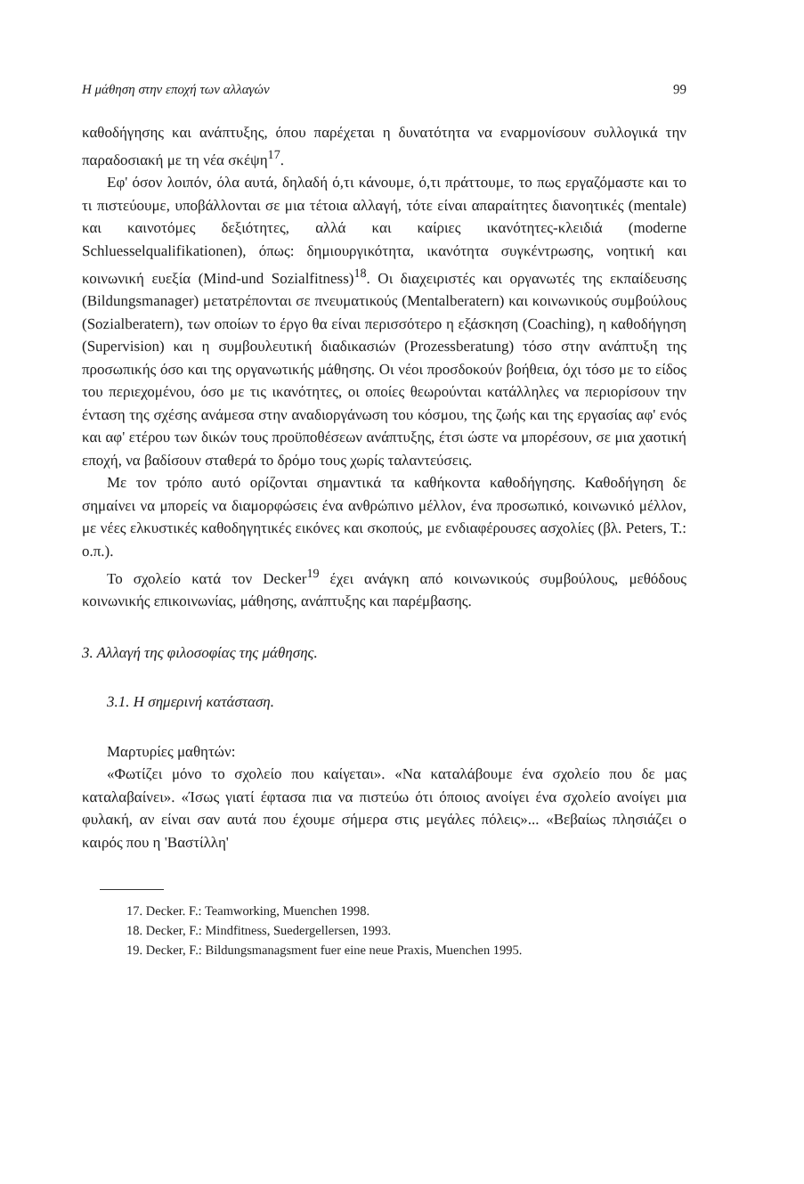Η μάθηση στην εποχή των αλλαγών 99
καθοδήγησης και ανάπτυξης, όπου παρέχεται η δυνατότητα να εναρμονίσουν συλλογικά την παραδοσιακή με τη νέα σκέψη<sup>17</sup>.
Εφ' όσον λοιπόν, όλα αυτά, δηλαδή ό,τι κάνουμε, ό,τι πράττουμε, το πως εργαζόμαστε και το τι πιστεύουμε, υποβάλλονται σε μια τέτοια αλλαγή, τότε είναι απαραίτητες διανοητικές (mentale) και καινοτόμες δεξιότητες, αλλά και καίριες ικανότητες-κλειδιά (moderne Schluesselqualifikationen), όπως: δημιουργικότητα, ικανότητα συγκέντρωσης, νοητική και κοινωνική ευεξία (Mind-und Sozialfitness)<sup>18</sup>. Οι διαχειριστές και οργανωτές της εκπαίδευσης (Bildungsmanager) μετατρέπονται σε πνευματικούς (Mentalberatern) και κοινωνικούς συμβούλους (Sozialberatern), των οποίων το έργο θα είναι περισσότερο η εξάσκηση (Coaching), η καθοδήγηση (Supervision) και η συμβουλευτική διαδικασιών (Prozessberatung) τόσο στην ανάπτυξη της προσωπικής όσο και της οργανωτικής μάθησης. Οι νέοι προσδοκούν βοήθεια, όχι τόσο με το είδος του περιεχομένου, όσο με τις ικανότητες, οι οποίες θεωρούνται κατάλληλες να περιορίσουν την ένταση της σχέσης ανάμεσα στην αναδιοργάνωση του κόσμου, της ζωής και της εργασίας αφ' ενός και αφ' ετέρου των δικών τους προϋποθέσεων ανάπτυξης, έτσι ώστε να μπορέσουν, σε μια χαοτική εποχή, να βαδίσουν σταθερά το δρόμο τους χωρίς ταλαντεύσεις.
Με τον τρόπο αυτό ορίζονται σημαντικά τα καθήκοντα καθοδήγησης. Καθοδήγηση δε σημαίνει να μπορείς να διαμορφώσεις ένα ανθρώπινο μέλλον, ένα προσωπικό, κοινωνικό μέλλον, με νέες ελκυστικές καθοδηγητικές εικόνες και σκοπούς, με ενδιαφέρουσες ασχολίες (βλ. Peters, T.: ο.π.).
Το σχολείο κατά τον Decker<sup>19</sup> έχει ανάγκη από κοινωνικούς συμβούλους, μεθόδους κοινωνικής επικοινωνίας, μάθησης, ανάπτυξης και παρέμβασης.
3. Αλλαγή της φιλοσοφίας της μάθησης.
3.1. Η σημερινή κατάσταση.
Μαρτυρίες μαθητών:
«Φωτίζει μόνο το σχολείο που καίγεται». «Να καταλάβουμε ένα σχολείο που δε μας καταλαβαίνει». «Ίσως γιατί έφτασα πια να πιστεύω ότι όποιος ανοίγει ένα σχολείο ανοίγει μια φυλακή, αν είναι σαν αυτά που έχουμε σήμερα στις μεγάλες πόλεις»... «Βεβαίως πλησιάζει ο καιρός που η 'Βαστίλλη'
17. Decker. F.: Teamworking, Muenchen 1998.
18. Decker, F.: Mindfitness, Suedergellersen, 1993.
19. Decker, F.: Bildungsmanagsment fuer eine neue Praxis, Muenchen 1995.